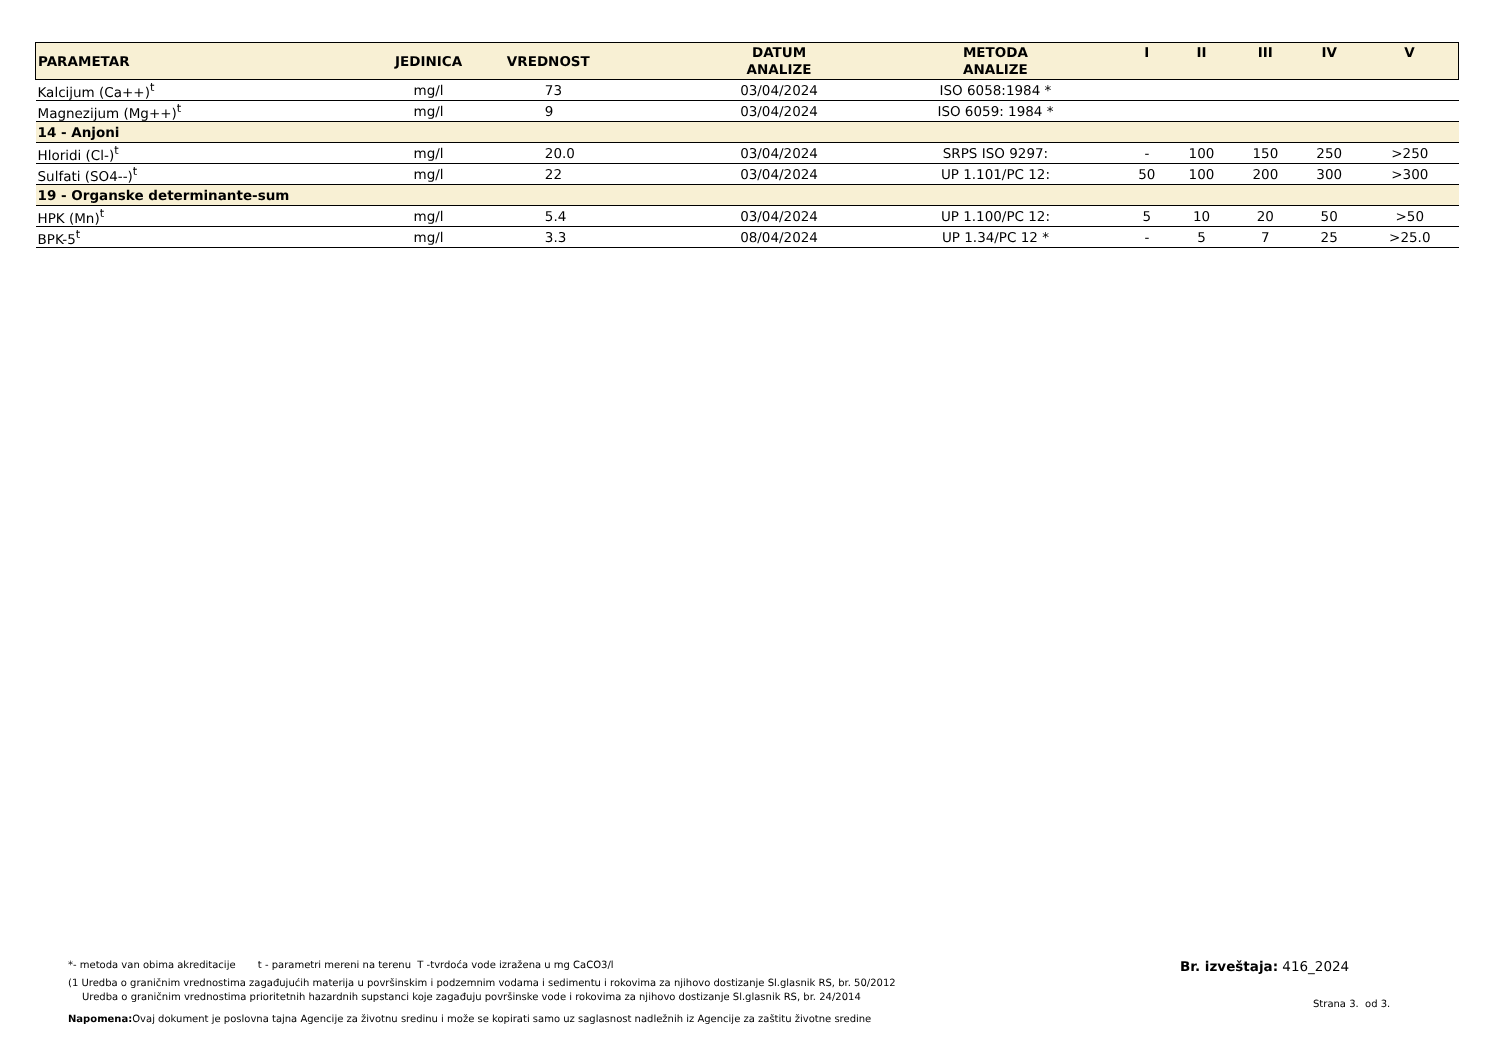| PARAMETAR | JEDINICA | VREDNOST | DATUM ANALIZE | METODA ANALIZE | I | II | III | IV | V |
| --- | --- | --- | --- | --- | --- | --- | --- | --- | --- |
| Kalcijum (Ca++)<sup>t</sup> | mg/l | 73 | 03/04/2024 | ISO 6058:1984 * | | | | | |
| Magnezijum (Mg++)<sup>t</sup> | mg/l | 9 | 03/04/2024 | ISO 6059: 1984 * | | | | | |
| 14 - Anjoni | | | | | | | | | |
| Hloridi (Cl-)<sup>t</sup> | mg/l | 20.0 | 03/04/2024 | SRPS ISO 9297: | - | 100 | 150 | 250 | >250 |
| Sulfati (SO4--)<sup>t</sup> | mg/l | 22 | 03/04/2024 | UP 1.101/PC 12: | 50 | 100 | 200 | 300 | >300 |
| 19 - Organske determinante-sum | | | | | | | | | |
| HPK (Mn)<sup>t</sup> | mg/l | 5.4 | 03/04/2024 | UP 1.100/PC 12: | 5 | 10 | 20 | 50 | >50 |
| BPK-5<sup>t</sup> | mg/l | 3.3 | 08/04/2024 | UP 1.34/PC 12 * | - | 5 | 7 | 25 | >25.0 |
*- metoda van obima akreditacije t - parametri mereni na terenu T -tvrdoća vode izražena u mg CaCO3/l
(1 Uredba o graničnim vrednostima zagađujućih materija u površinskim i podzemnim vodama i sedimentu i rokovima za njihovo dostizanje Sl.glasnik RS, br. 50/2012
Uredba o graničnim vrednostima prioritetnih hazardnih supstanci koje zagađuju površinske vode i rokovima za njihovo dostizanje Sl.glasnik RS, br. 24/2014
Napomena: Ovaj dokument je poslovna tajna Agencije za životnu sredinu i može se kopirati samo uz saglasnost nadležnih iz Agencije za zaštitu životne sredine
Br. izveštaja: 416_2024
Strana 3. od 3.